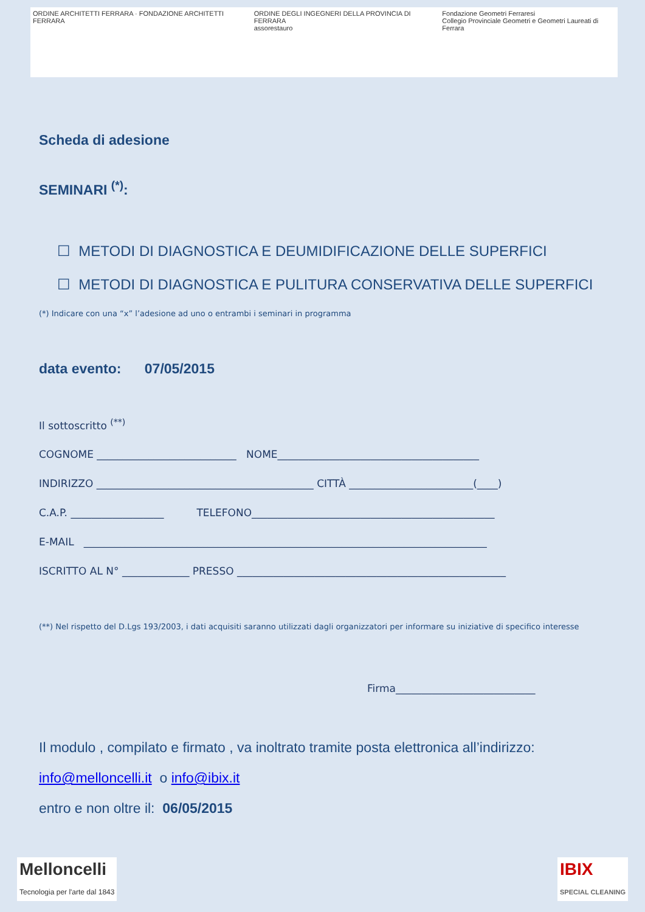ORDINE ARCHITETTI FERRARA · FONDAZIONE ARCHITETTI FERRARA
ORDINE DEGLI INGEGNERI DELLA PROVINCIA DI FERRARA
assorestauro
Fondazione Geometri Ferraresi
Collegio Provinciale Geometri e Geometri Laureati di Ferrara
Scheda di adesione
SEMINARI <sup>(*)</sup>:
☐ METODI DI DIAGNOSTICA E DEUMIDIFICAZIONE DELLE SUPERFICI
☐ METODI DI DIAGNOSTICA E PULITURA CONSERVATIVA DELLE SUPERFICI
(*) Indicare con una “x” l’adesione ad uno o entrambi i seminari in programma
data evento: 07/05/2015
Il sottoscritto <sup>(**)</sup>
COGNOME ___________________________ NOME_______________________________________
INDIRIZZO __________________________________________ CITTÀ ________________________(____)
C.A.P. __________________ TELEFONO_______________________________________________
E-MAIL ______________________________________________________________________________
ISCRITTO AL N° _____________ PRESSO ____________________________________________________
(**) Nel rispetto del D.Lgs 193/2003, i dati acquisiti saranno utilizzati dagli organizzatori per informare su iniziative di specifico interesse
Firma___________________________
Il modulo , compilato e firmato , va inoltrato tramite posta elettronica all’indirizzo:
info@melloncelli.it o info@ibix.it
entro e non oltre il: 06/05/2015
Melloncelli
Tecnologia per l'arte dal 1843
IBIX
SPECIAL CLEANING